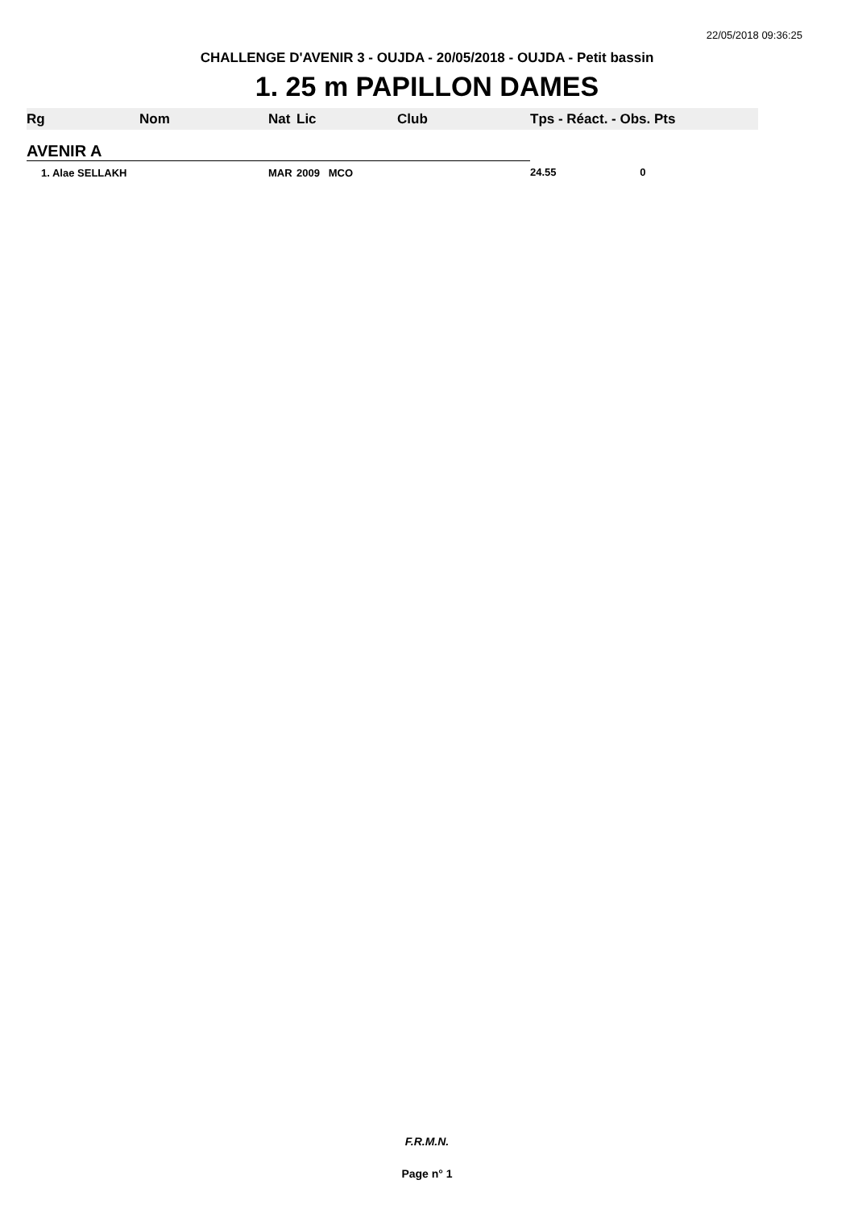22/05/2018 09:36:25
CHALLENGE D'AVENIR 3 - OUJDA - 20/05/2018 - OUJDA - Petit bassin
1. 25 m PAPILLON DAMES
| Rg | Nom | Nat | Lic | Club | Tps - Réact. - Obs. Pts |
| --- | --- | --- | --- | --- | --- |
| AVENIR A | | | | | |
| 1. Alae SELLAKH | | MAR | 2009 MCO | | 24.55 0 |
F.R.M.N.
Page n° 1